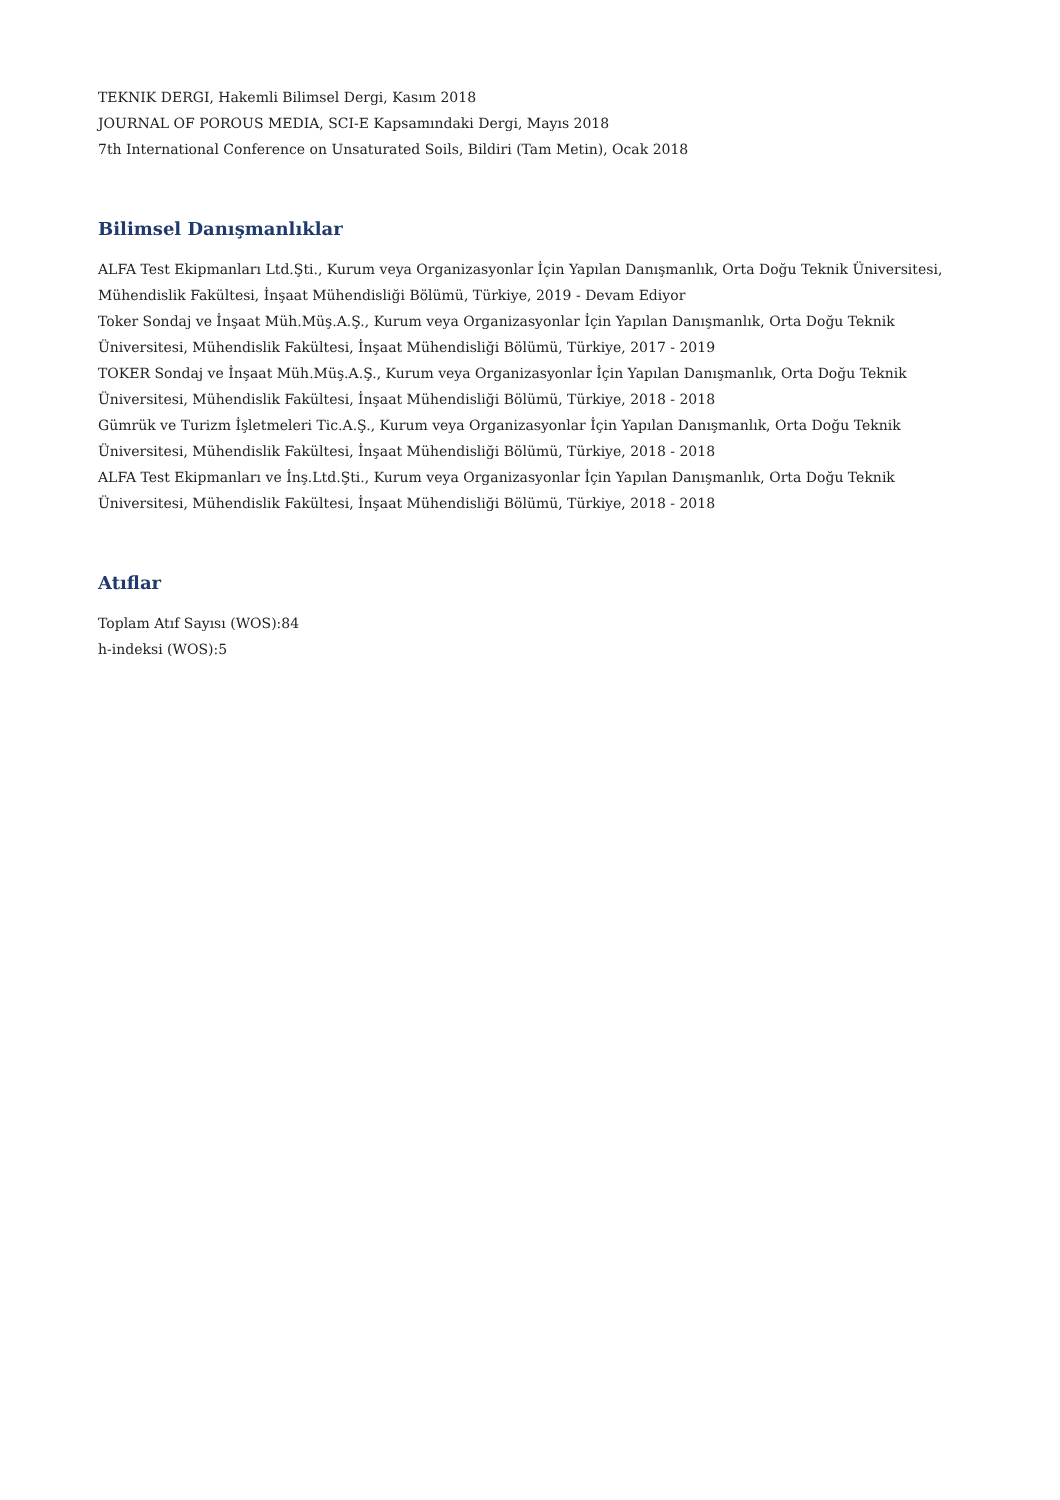TEKNIK DERGI, Hakemli Bilimsel Dergi, Kasım 2018
JOURNAL OF POROUS MEDIA, SCI-E Kapsamındaki Dergi, Mayıs 2018
7th International Conference on Unsaturated Soils, Bildiri (Tam Metin), Ocak 2018
Bilimsel Danışmanlıklar
ALFA Test Ekipmanları Ltd.Şti., Kurum veya Organizasyonlar İçin Yapılan Danışmanlık, Orta Doğu Teknik Üniversitesi, Mühendislik Fakültesi, İnşaat Mühendisliği Bölümü, Türkiye, 2019 - Devam Ediyor
Toker Sondaj ve İnşaat Müh.Müş.A.Ş., Kurum veya Organizasyonlar İçin Yapılan Danışmanlık, Orta Doğu Teknik Üniversitesi, Mühendislik Fakültesi, İnşaat Mühendisliği Bölümü, Türkiye, 2017 - 2019
TOKER Sondaj ve İnşaat Müh.Müş.A.Ş., Kurum veya Organizasyonlar İçin Yapılan Danışmanlık, Orta Doğu Teknik Üniversitesi, Mühendislik Fakültesi, İnşaat Mühendisliği Bölümü, Türkiye, 2018 - 2018
Gümrük ve Turizm İşletmeleri Tic.A.Ş., Kurum veya Organizasyonlar İçin Yapılan Danışmanlık, Orta Doğu Teknik Üniversitesi, Mühendislik Fakültesi, İnşaat Mühendisliği Bölümü, Türkiye, 2018 - 2018
ALFA Test Ekipmanları ve İnş.Ltd.Şti., Kurum veya Organizasyonlar İçin Yapılan Danışmanlık, Orta Doğu Teknik Üniversitesi, Mühendislik Fakültesi, İnşaat Mühendisliği Bölümü, Türkiye, 2018 - 2018
Atıflar
Toplam Atıf Sayısı (WOS):84
h-indeksi (WOS):5